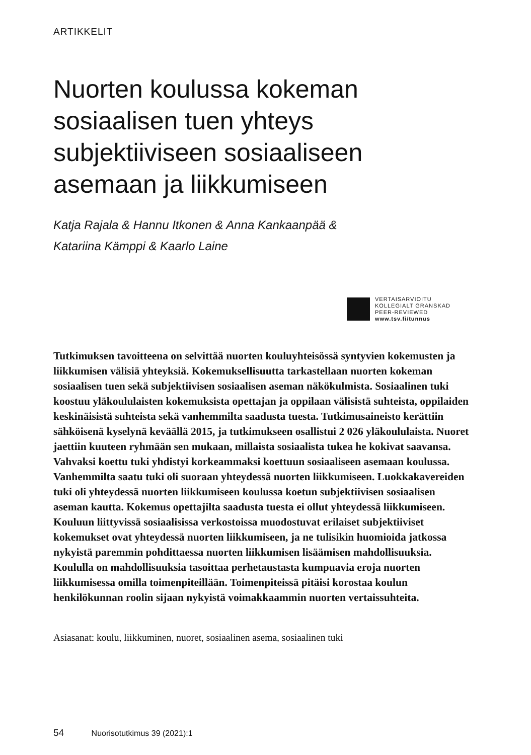ARTIKKELIT
Nuorten koulussa kokeman sosiaalisen tuen yhteys subjektiiviseen sosiaaliseen asemaan ja liikkumiseen
Katja Rajala & Hannu Itkonen & Anna Kankaanpää &
Katariina Kämppi & Kaarlo Laine
VERTAISARVIOITU
KOLLEGIALT GRANSKAD
PEER-REVIEWED
www.tsv.fi/tunnus
Tutkimuksen tavoitteena on selvittää nuorten kouluyhteisössä syntyvien kokemusten ja liikkumisen välisiä yhteyksiä. Kokemuksellisuutta tarkastellaan nuorten kokeman sosiaalisen tuen sekä subjektiivisen sosiaalisen aseman näkökulmista. Sosiaalinen tuki koostuu yläkoululaisten kokemuksista opettajan ja oppilaan välisistä suhteista, oppilaiden keskinäisistä suhteista sekä vanhemmilta saadusta tuesta. Tutkimusaineisto kerättiin sähköisenä kyselynä keväällä 2015, ja tutkimukseen osallistui 2 026 yläkoululaista. Nuoret jaettiin kuuteen ryhmään sen mukaan, millaista sosiaalista tukea he kokivat saavansa. Vahvaksi koettu tuki yhdistyi korkeammaksi koettuun sosiaaliseen asemaan koulussa. Vanhemmilta saatu tuki oli suoraan yhteydessä nuorten liikkumiseen. Luokkakavereiden tuki oli yhteydessä nuorten liikkumiseen koulussa koetun subjektiivisen sosiaalisen aseman kautta. Kokemus opettajilta saadusta tuesta ei ollut yhteydessä liikkumiseen. Kouluun liittyvissä sosiaalisissa verkostoissa muodostuvat erilaiset subjektiiviset kokemukset ovat yhteydessä nuorten liikkumiseen, ja ne tulisikin huomioida jatkossa nykyistä paremmin pohdittaessa nuorten liikkumisen lisäämisen mahdollisuuksia. Koululla on mahdollisuuksia tasoittaa perhetaustasta kumpuavia eroja nuorten liikkumisessa omilla toimenpiteillään. Toimenpiteissä pitäisi korostaa koulun henkilökunnan roolin sijaan nykyistä voimakkaammin nuorten vertaissuhteita.
Asiasanat: koulu, liikkuminen, nuoret, sosiaalinen asema, sosiaalinen tuki
54 Nuorisotutkimus 39 (2021):1